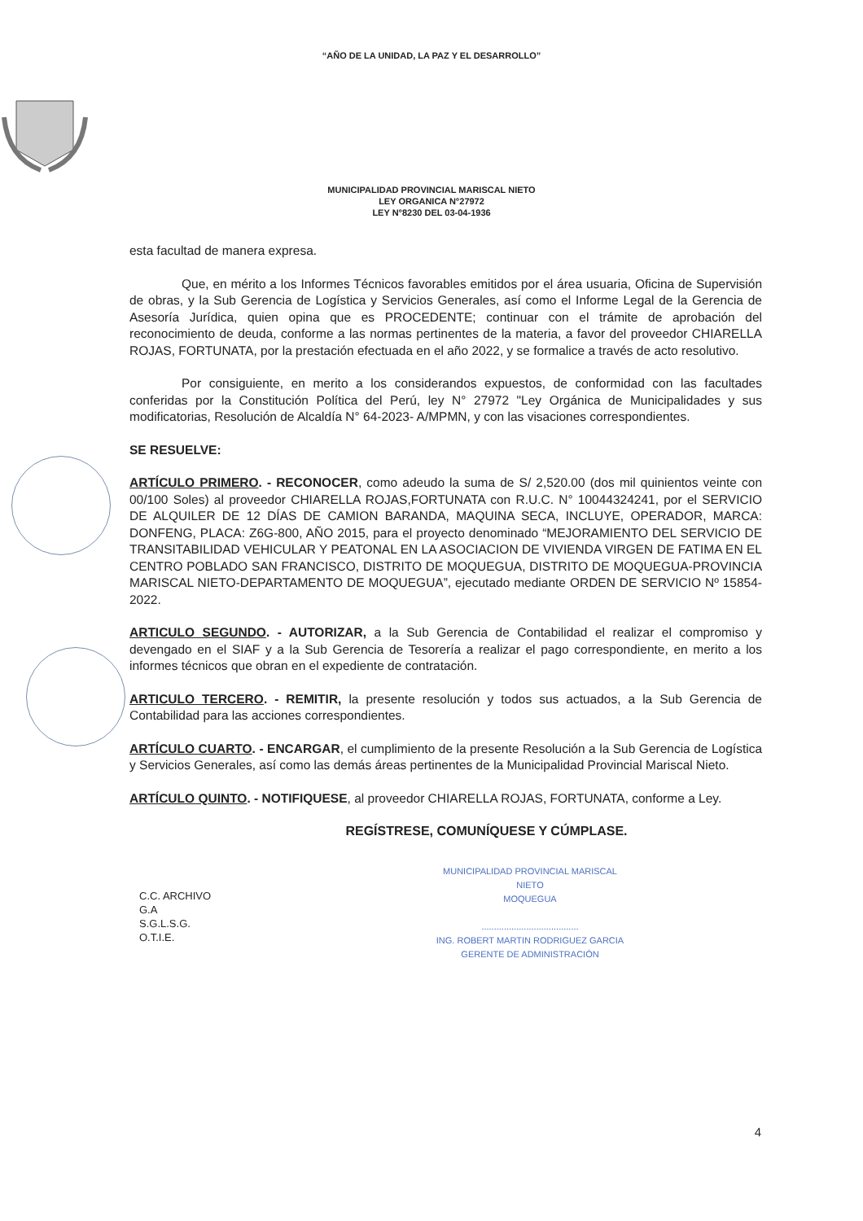“AÑO DE LA UNIDAD, LA PAZ Y EL DESARROLLO”
MUNICIPALIDAD PROVINCIAL MARISCAL NIETO
LEY ORGANICA N°27972
LEY N°8230 DEL 03-04-1936
esta facultad de manera expresa.
Que, en mérito a los Informes Técnicos favorables emitidos por el área usuaria, Oficina de Supervisión de obras, y la Sub Gerencia de Logística y Servicios Generales, así como el Informe Legal de la Gerencia de Asesoría Jurídica, quien opina que es PROCEDENTE; continuar con el trámite de aprobación del reconocimiento de deuda, conforme a las normas pertinentes de la materia, a favor del proveedor CHIARELLA ROJAS, FORTUNATA, por la prestación efectuada en el año 2022, y se formalice a través de acto resolutivo.
Por consiguiente, en merito a los considerandos expuestos, de conformidad con las facultades conferidas por la Constitución Política del Perú, ley N° 27972 "Ley Orgánica de Municipalidades y sus modificatorias, Resolución de Alcaldía N° 64-2023- A/MPMN, y con las visaciones correspondientes.
SE RESUELVE:
ARTÍCULO PRIMERO. - RECONOCER, como adeudo la suma de S/ 2,520.00 (dos mil quinientos veinte con 00/100 Soles) al proveedor CHIARELLA ROJAS,FORTUNATA con R.U.C. N° 10044324241, por el SERVICIO DE ALQUILER DE 12 DÍAS DE CAMION BARANDA, MAQUINA SECA, INCLUYE, OPERADOR, MARCA: DONFENG, PLACA: Z6G-800, AÑO 2015, para el proyecto denominado “MEJORAMIENTO DEL SERVICIO DE TRANSITABILIDAD VEHICULAR Y PEATONAL EN LA ASOCIACION DE VIVIENDA VIRGEN DE FATIMA EN EL CENTRO POBLADO SAN FRANCISCO, DISTRITO DE MOQUEGUA, DISTRITO DE MOQUEGUA-PROVINCIA MARISCAL NIETO-DEPARTAMENTO DE MOQUEGUA”, ejecutado mediante ORDEN DE SERVICIO Nº 15854-2022.
ARTICULO SEGUNDO. - AUTORIZAR, a la Sub Gerencia de Contabilidad el realizar el compromiso y devengado en el SIAF y a la Sub Gerencia de Tesorería a realizar el pago correspondiente, en merito a los informes técnicos que obran en el expediente de contratación.
ARTICULO TERCERO. - REMITIR, la presente resolución y todos sus actuados, a la Sub Gerencia de Contabilidad para las acciones correspondientes.
ARTÍCULO CUARTO. - ENCARGAR, el cumplimiento de la presente Resolución a la Sub Gerencia de Logística y Servicios Generales, así como las demás áreas pertinentes de la Municipalidad Provincial Mariscal Nieto.
ARTÍCULO QUINTO. - NOTIFIQUESE, al proveedor CHIARELLA ROJAS, FORTUNATA, conforme a Ley.
REGÍSTRESE, COMUNÍQUESE Y CÚMPLASE.
C.C. ARCHIVO
G.A
S.G.L.S.G.
O.T.I.E.
MUNICIPALIDAD PROVINCIAL MARISCAL NIETO
MOQUEGUA
.......................................
ING. ROBERT MARTIN RODRIGUEZ GARCIA
GERENTE DE ADMINISTRACIÓN
4